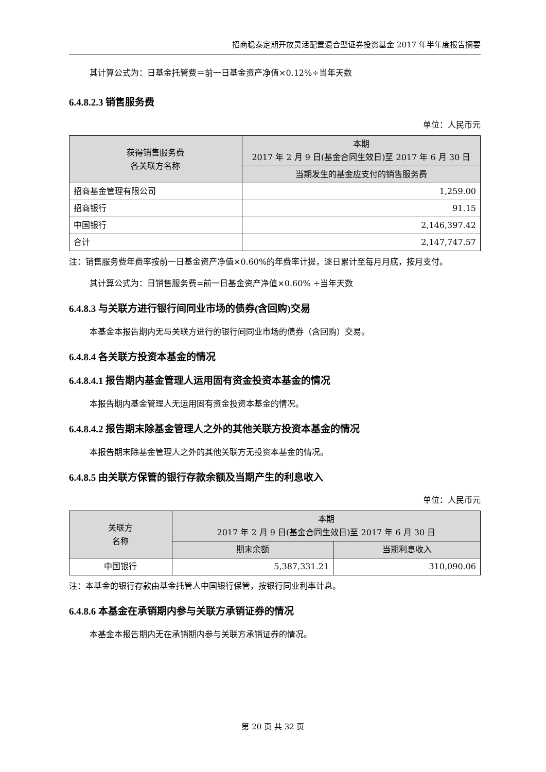招商稳泰定期开放灵活配置混合型证券投资基金 2017 年半年度报告摘要
其计算公式为：日基金托管费＝前一日基金资产净值×0.12%÷当年天数
6.4.8.2.3 销售服务费
单位：人民币元
| 获得销售服务费 各关联方名称 | 本期 2017 年 2 月 9 日(基金合同生效日)至 2017 年 6 月 30 日 |
| --- | --- |
| | 当期发生的基金应支付的销售服务费 |
| 招商基金管理有限公司 | 1,259.00 |
| 招商银行 | 91.15 |
| 中国银行 | 2,146,397.42 |
| 合计 | 2,147,747.57 |
注：销售服务费年费率按前一日基金资产净值×0.60%的年费率计提，逐日累计至每月月底，按月支付。
其计算公式为：日销售服务费=前一日基金资产净值×0.60% ÷当年天数
6.4.8.3 与关联方进行银行间同业市场的债券(含回购)交易
本基金本报告期内无与关联方进行的银行间同业市场的债券（含回购）交易。
6.4.8.4 各关联方投资本基金的情况
6.4.8.4.1 报告期内基金管理人运用固有资金投资本基金的情况
本报告期内基金管理人无运用固有资金投资本基金的情况。
6.4.8.4.2 报告期末除基金管理人之外的其他关联方投资本基金的情况
本报告期末除基金管理人之外的其他关联方无投资本基金的情况。
6.4.8.5 由关联方保管的银行存款余额及当期产生的利息收入
单位：人民币元
| 关联方 名称 | 本期 2017 年 2 月 9 日(基金合同生效日)至 2017 年 6 月 30 日 | |
| --- | --- | --- |
| | 期末余额 | 当期利息收入 |
| 中国银行 | 5,387,331.21 | 310,090.06 |
注：本基金的银行存款由基金托管人中国银行保管，按银行同业利率计息。
6.4.8.6 本基金在承销期内参与关联方承销证券的情况
本基金本报告期内无在承销期内参与关联方承销证券的情况。
第 20 页 共 32 页